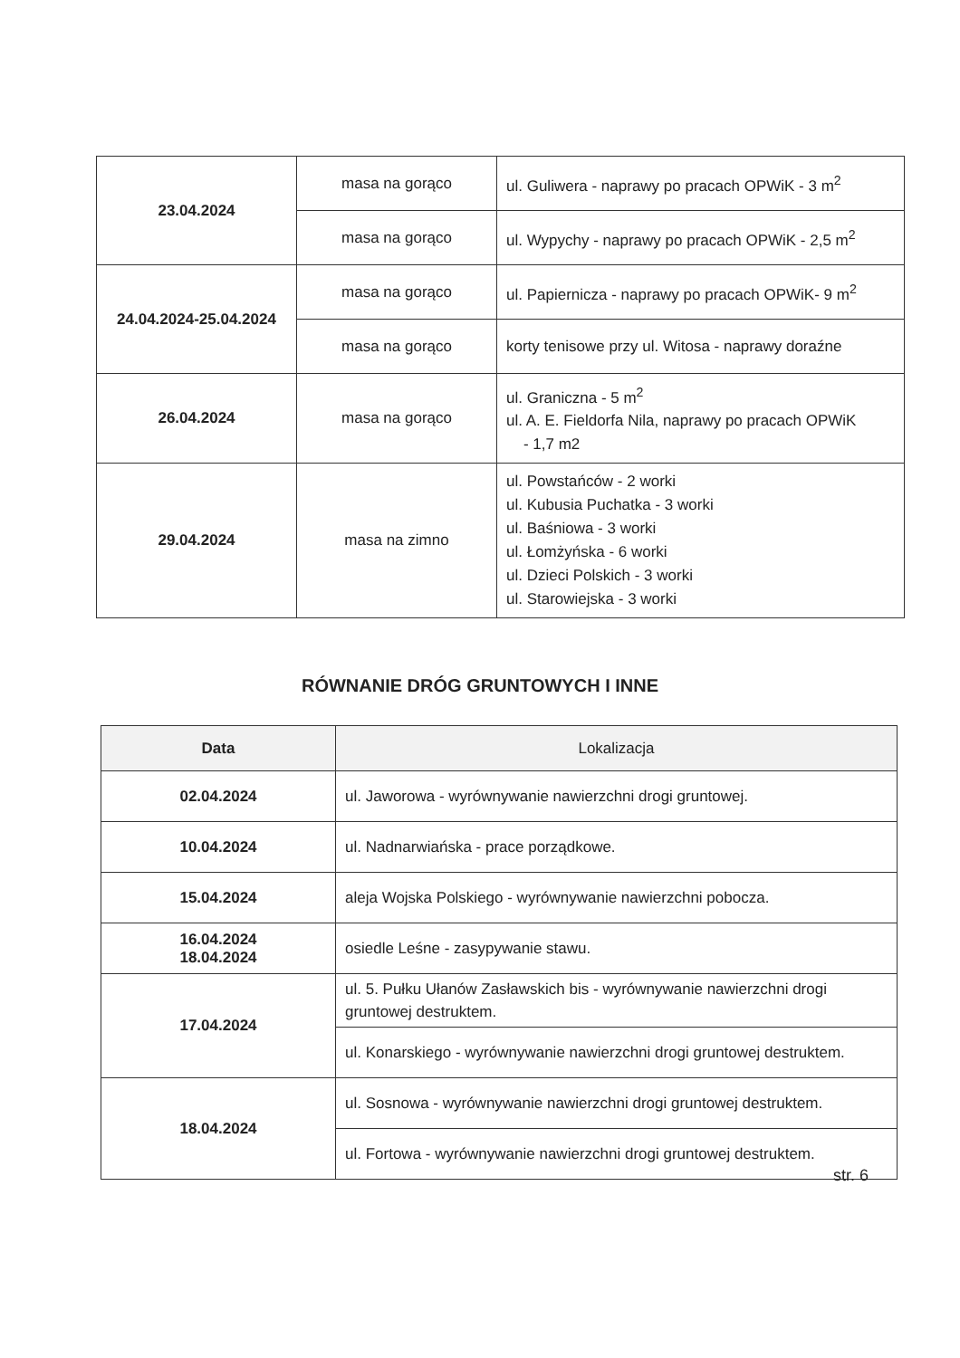| 23.04.2024 | masa na gorąco | ul. Guliwera - naprawy po pracach OPWiK - 3 m<sup>2</sup> |
| | masa na gorąco | ul. Wypychy - naprawy po pracach OPWiK - 2,5 m<sup>2</sup> |
| 24.04.2024-25.04.2024 | masa na gorąco | ul. Papiernicza - naprawy po pracach OPWiK- 9 m<sup>2</sup> |
| | masa na gorąco | korty tenisowe przy ul. Witosa - naprawy doraźne |
| 26.04.2024 | masa na gorąco | ul. Graniczna - 5 m<sup>2</sup> ul. A. E. Fieldorfa Nila, naprawy po pracach OPWiK - 1,7 m2 |
| 29.04.2024 | masa na zimno | ul. Powstańców - 2 worki ul. Kubusia Puchatka - 3 worki ul. Baśniowa - 3 worki ul. Łomżyńska - 6 worki ul. Dzieci Polskich - 3 worki ul. Starowiejska - 3 worki |
RÓWNANIE DRÓG GRUNTOWYCH I INNE
| Data | Lokalizacja |
| --- | --- |
| 02.04.2024 | ul. Jaworowa - wyrównywanie nawierzchni drogi gruntowej. |
| 10.04.2024 | ul. Nadnarwiańska - prace porządkowe. |
| 15.04.2024 | aleja Wojska Polskiego - wyrównywanie nawierzchni pobocza. |
| 16.04.2024 18.04.2024 | osiedle Leśne - zasypywanie stawu. |
| 17.04.2024 | ul. 5. Pułku Ułanów Zasławskich bis - wyrównywanie nawierzchni drogi gruntowej destruktem. |
| | ul. Konarskiego - wyrównywanie nawierzchni drogi gruntowej destruktem. |
| 18.04.2024 | ul. Sosnowa - wyrównywanie nawierzchni drogi gruntowej destruktem. |
| | ul. Fortowa - wyrównywanie nawierzchni drogi gruntowej destruktem. |
str. 6